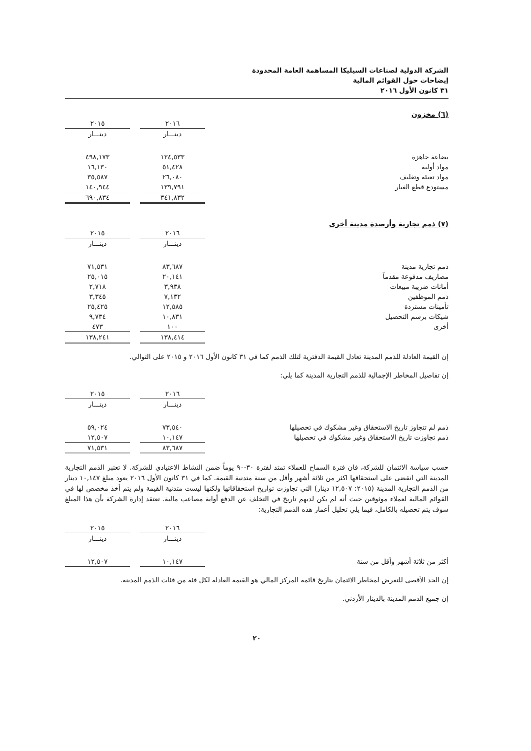الشركة الدولية لصناعات السيليكا المساهمة العامة المحدودة
إيضاحات حول القوائم المالية
٣١ كانون الأول ٢٠١٦
(٦) مخزون
| | ٢٠١٦ | | ٢٠١٥ |
| --- | --- | --- | --- |
| | دينـــار | | دينـــار |
| بضاعة جاهزة | ١٢٤,٥٣٣ | | ٤٩٨,١٧٣ |
| مواد أولية | ٥١,٤٢٨ | | ١٦,١٣٠ |
| مواد تعبئة وتغليف | ٢٦,٠٨٠ | | ٣٥,٥٨٧ |
| مستودع قطع الغيار | ١٣٩,٧٩١ | | ١٤٠,٩٤٤ |
| | ٣٤١,٨٣٢ | | ٦٩٠,٨٣٤ |
(٧) ذمم تجارية وأرصدة مدينة أخرى
| | ٢٠١٦ | | ٢٠١٥ |
| --- | --- | --- | --- |
| | دينـــار | | دينـــار |
| ذمم تجارية مدينة | ٨٣,٦٨٧ | | ٧١,٥٣١ |
| مصاريف مدفوعة مقدماً | ٢٠,١٤١ | | ٢٥,٠١٥ |
| أمانات ضريبة مبيعات | ٣,٩٣٨ | | ٢,٧١٨ |
| ذمم الموظفين | ٧,١٣٢ | | ٣,٣٤٥ |
| تأمينات مستردة | ١٢,٥٨٥ | | ٢٥,٤٢٥ |
| شيكات برسم التحصيل | ١٠,٨٣١ | | ٩,٧٣٤ |
| أخرى | ١٠٠ | | ٤٧٣ |
| | ١٣٨,٤١٤ | | ١٣٨,٢٤١ |
إن القيمة العادلة للذمم المدينة تعادل القيمة الدفترية لتلك الذمم كما في ٣١ كانون الأول ٢٠١٦ و ٢٠١٥ على التوالي.
إن تفاصيل المخاطر الإجمالية للذمم التجارية المدينة كما يلي:
| | ٢٠١٦ | | ٢٠١٥ |
| --- | --- | --- | --- |
| | دينـــار | | دينـــار |
| ذمم لم تتجاوز تاريخ الاستحقاق وغير مشكوك في تحصيلها | ٧٣,٥٤٠ | | ٥٩,٠٢٤ |
| ذمم تجاوزت تاريخ الاستحقاق وغير مشكوك في تحصيلها | ١٠,١٤٧ | | ١٢,٥٠٧ |
| | ٨٣,٦٨٧ | | ٧١,٥٣١ |
حسب سياسة الائتمان للشركة، فان فترة السماح للعملاء تمتد لفترة ٣٠-٩٠ يوماً ضمن النشاط الاعتيادي للشركة. لا تعتبر الذمم التجارية المدينة التي انقضى على استحقاقها اكثر من ثلاثة أشهر وأقل من سنة متدنية القيمة. كما في ٣١ كانون الأول ٢٠١٦ يعود مبلغ ١٠,١٤٧ دينار من الذمم التجارية المدينة (٢٠١٥: ١٢,٥٠٧ دينار) التي تجاوزت تواريخ استحقاقاتها ولكنها ليست متدنية القيمة ولم يتم أخذ مخصص لها في القوائم المالية لعملاء موثوقين حيث أنه لم يكن لديهم تاريخ في التخلف عن الدفع أواية مصاعب مالية. تعتقد إدارة الشركة بأن هذا المبلغ سوف يتم تحصيله بالكامل، فيما يلي تحليل أعمار هذه الذمم التجارية:
| | ٢٠١٦ | | ٢٠١٥ |
| --- | --- | --- | --- |
| | دينـــار | | دينـــار |
| أكثر من ثلاثة أشهر وأقل من سنة | ١٠,١٤٧ | | ١٢,٥٠٧ |
إن الحد الأقصى للتعرض لمخاطر الائتمان بتاريخ قائمة المركز المالي هو القيمة العادلة لكل فئة من فئات الذمم المدينة.
إن جميع الذمم المدينة بالدينار الأردني.
٢٠